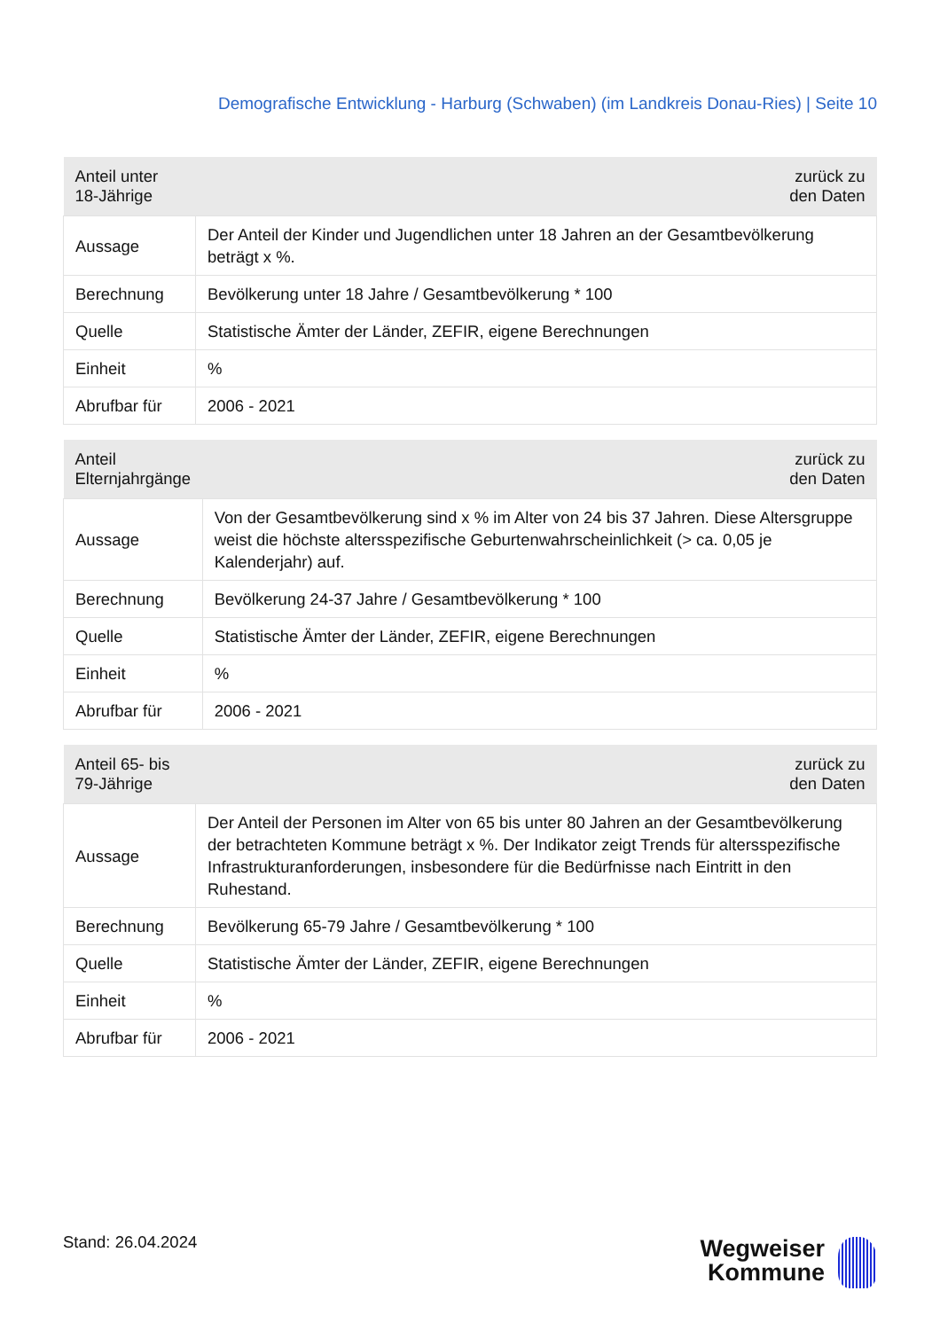Demografische Entwicklung - Harburg (Schwaben) (im Landkreis Donau-Ries) | Seite 10
| Anteil unter 18-Jährige | zurück zu den Daten |
| --- | --- |
| Aussage | Der Anteil der Kinder und Jugendlichen unter 18 Jahren an der Gesamtbevölkerung beträgt x %. |
| Berechnung | Bevölkerung unter 18 Jahre / Gesamtbevölkerung * 100 |
| Quelle | Statistische Ämter der Länder, ZEFIR, eigene Berechnungen |
| Einheit | % |
| Abrufbar für | 2006 - 2021 |
| Anteil Elternjahrgänge | zurück zu den Daten |
| --- | --- |
| Aussage | Von der Gesamtbevölkerung sind x % im Alter von 24 bis 37 Jahren. Diese Altersgruppe weist die höchste altersspezifische Geburtenwahrscheinlichkeit (> ca. 0,05 je Kalenderjahr) auf. |
| Berechnung | Bevölkerung 24-37 Jahre / Gesamtbevölkerung * 100 |
| Quelle | Statistische Ämter der Länder, ZEFIR, eigene Berechnungen |
| Einheit | % |
| Abrufbar für | 2006 - 2021 |
| Anteil 65- bis 79-Jährige | zurück zu den Daten |
| --- | --- |
| Aussage | Der Anteil der Personen im Alter von 65 bis unter 80 Jahren an der Gesamtbevölkerung der betrachteten Kommune beträgt x %. Der Indikator zeigt Trends für altersspezifische Infrastrukturanforderungen, insbesondere für die Bedürfnisse nach Eintritt in den Ruhestand. |
| Berechnung | Bevölkerung 65-79 Jahre / Gesamtbevölkerung * 100 |
| Quelle | Statistische Ämter der Länder, ZEFIR, eigene Berechnungen |
| Einheit | % |
| Abrufbar für | 2006 - 2021 |
Stand: 26.04.2024
Wegweiser
Kommune